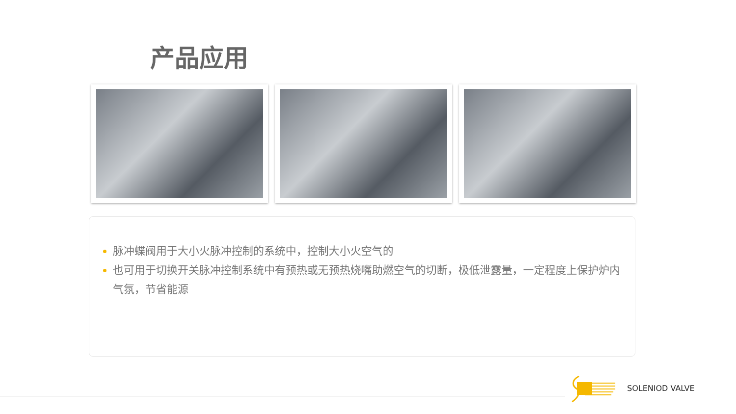产品应用
脉冲蝶阀用于大小火脉冲控制的系统中，控制大小火空气的
也可用于切换开关脉冲控制系统中有预热或无预热烧嘴助燃空气的切断，极低泄露量，一定程度上保护炉内气氛，节省能源
SOLENIOD VALVE